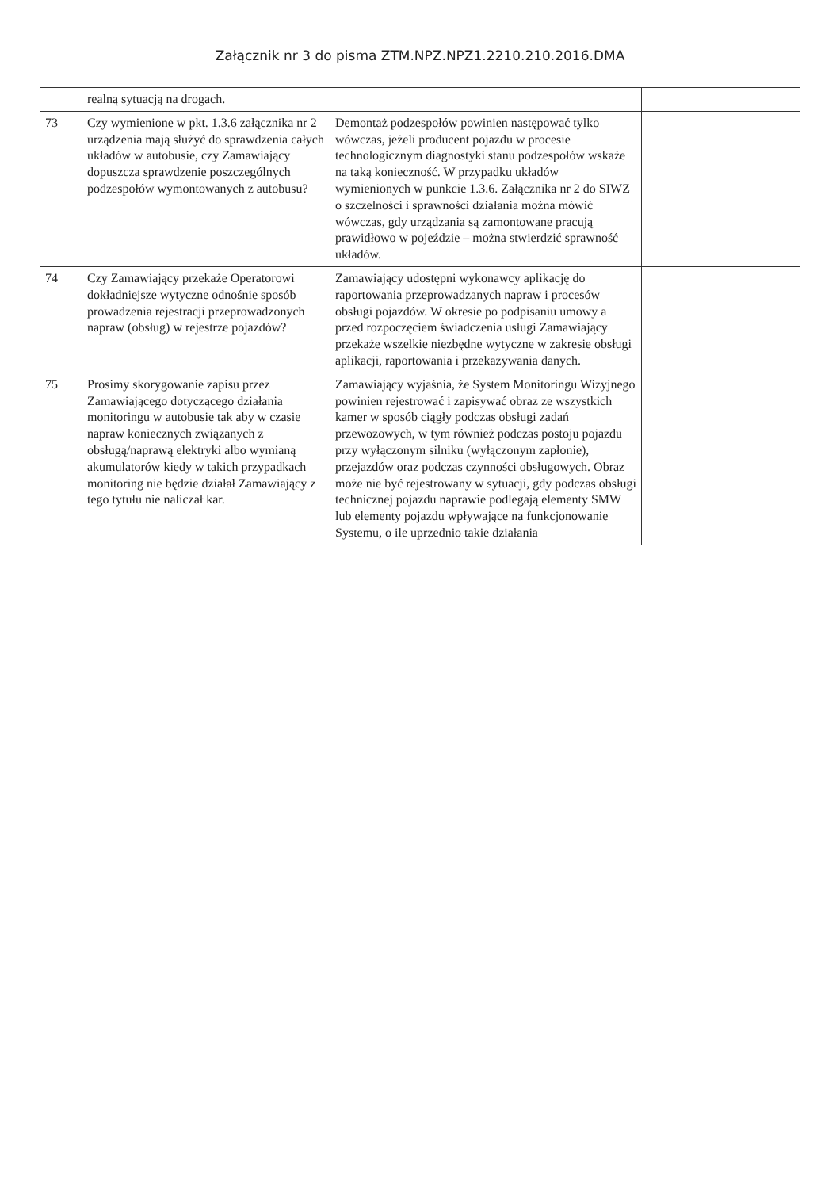Załącznik nr 3 do pisma ZTM.NPZ.NPZ1.2210.210.2016.DMA
| | realną sytuacją na drogach. | | |
| 73 | Czy wymienione w pkt. 1.3.6 załącznika nr 2 urządzenia mają służyć do sprawdzenia całych układów w autobusie, czy Zamawiający dopuszcza sprawdzenie poszczególnych podzespołów wymontowanych z autobusu? | Demontaż podzespołów powinien następować tylko wówczas, jeżeli producent pojazdu w procesie technologicznym diagnostyki stanu podzespołów wskaże na taką konieczność. W przypadku układów wymienionych w punkcie 1.3.6. Załącznika nr 2 do SIWZ o szczelności i sprawności działania można mówić wówczas, gdy urządzania są zamontowane pracują prawidłowo w pojeździe – można stwierdzić sprawność układów. | |
| 74 | Czy Zamawiający przekaże Operatorowi dokładniejsze wytyczne odnośnie sposób prowadzenia rejestracji przeprowadzonych napraw (obsług) w rejestrze pojazdów? | Zamawiający udostępni wykonawcy aplikację do raportowania przeprowadzanych napraw i procesów obsługi pojazdów. W okresie po podpisaniu umowy a przed rozpoczęciem świadczenia usługi Zamawiający przekaże wszelkie niezbędne wytyczne w zakresie obsługi aplikacji, raportowania i przekazywania danych. | |
| 75 | Prosimy skorygowanie zapisu przez Zamawiającego dotyczącego działania monitoringu w autobusie tak aby w czasie napraw koniecznych związanych z obsługą/naprawą elektryki albo wymianą akumulatorów kiedy w takich przypadkach monitoring nie będzie działał Zamawiający z tego tytułu nie naliczał kar. | Zamawiający wyjaśnia, że System Monitoringu Wizyjnego powinien rejestrować i zapisywać obraz ze wszystkich kamer w sposób ciągły podczas obsługi zadań przewozowych, w tym również podczas postoju pojazdu przy wyłączonym silniku (wyłączonym zapłonie), przejazdów oraz podczas czynności obsługowych. Obraz może nie być rejestrowany w sytuacji, gdy podczas obsługi technicznej pojazdu naprawie podlegają elementy SMW lub elementy pojazdu wpływające na funkcjonowanie Systemu, o ile uprzednio takie działania | |